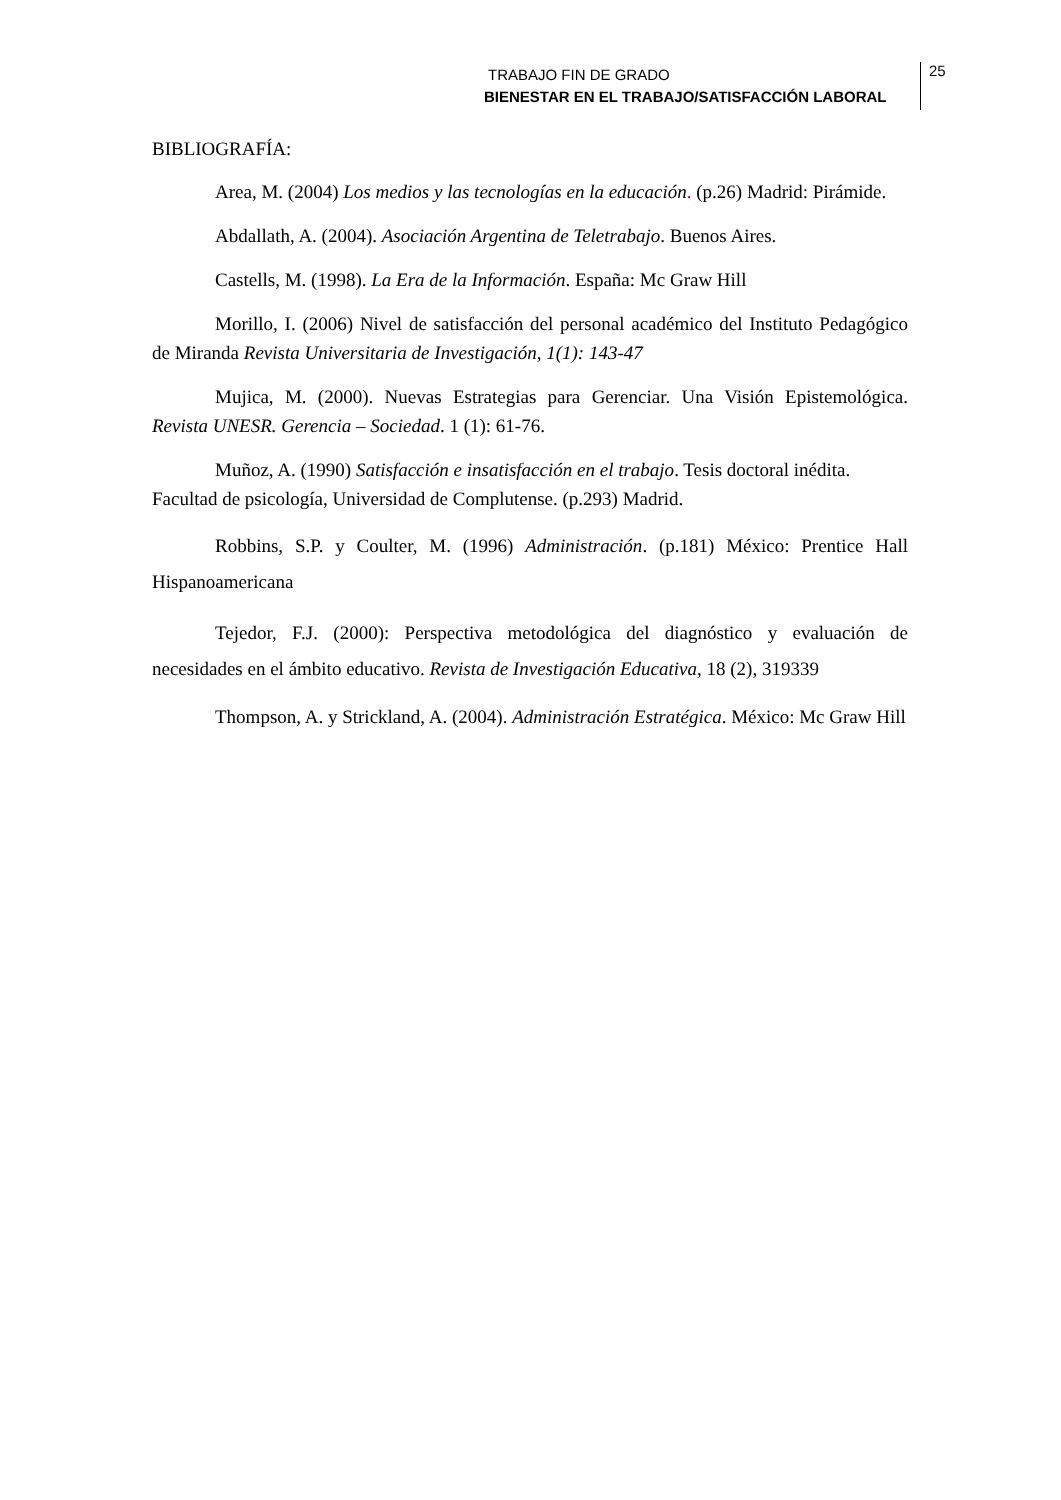TRABAJO FIN DE GRADO
BIENESTAR EN EL TRABAJO/SATISFACCIÓN LABORAL
25
BIBLIOGRAFÍA:
Area, M. (2004) Los medios y las tecnologías en la educación. (p.26) Madrid: Pirámide.
Abdallath, A. (2004). Asociación Argentina de Teletrabajo. Buenos Aires.
Castells, M. (1998). La Era de la Información. España: Mc Graw Hill
Morillo, I. (2006) Nivel de satisfacción del personal académico del Instituto Pedagógico de Miranda Revista Universitaria de Investigación, 1(1): 143-47
Mujica, M. (2000). Nuevas Estrategias para Gerenciar. Una Visión Epistemológica. Revista UNESR. Gerencia – Sociedad. 1 (1): 61-76.
Muñoz, A. (1990) Satisfacción e insatisfacción en el trabajo. Tesis doctoral inédita. Facultad de psicología, Universidad de Complutense. (p.293) Madrid.
Robbins, S.P. y Coulter, M. (1996) Administración. (p.181) México: Prentice Hall Hispanoamericana
Tejedor, F.J. (2000): Perspectiva metodológica del diagnóstico y evaluación de necesidades en el ámbito educativo. Revista de Investigación Educativa, 18 (2), 319339
Thompson, A. y Strickland, A. (2004). Administración Estratégica. México: Mc Graw Hill